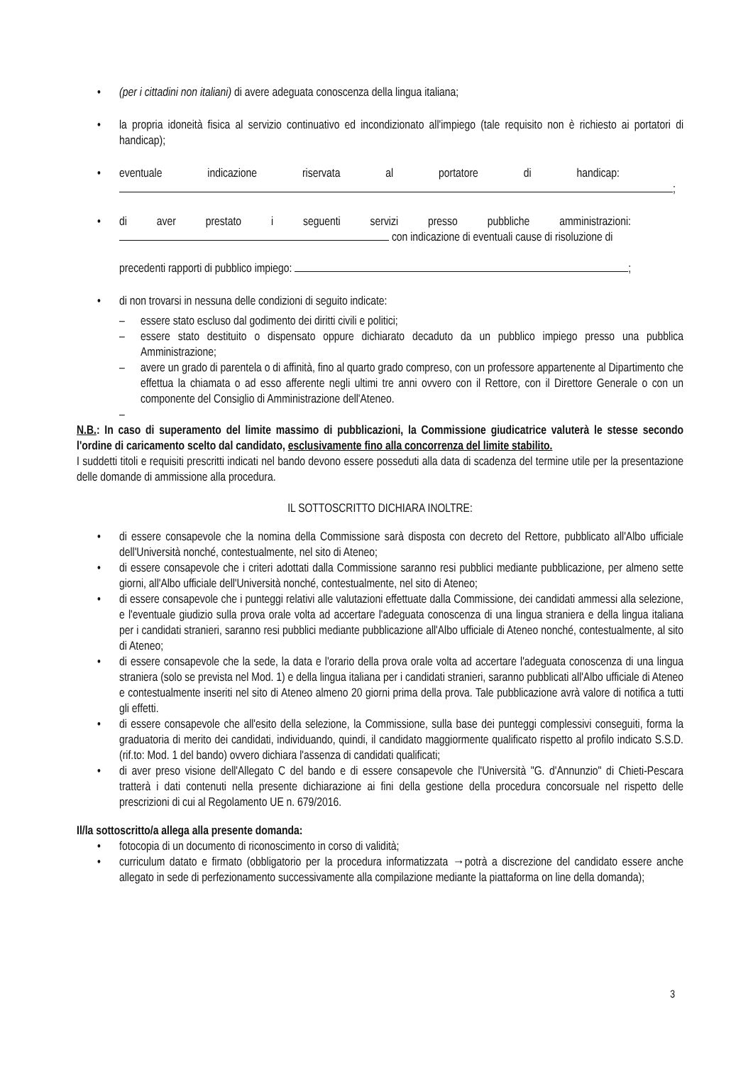• (per i cittadini non italiani) di avere adeguata conoscenza della lingua italiana;
• la propria idoneità fisica al servizio continuativo ed incondizionato all'impiego (tale requisito non è richiesto ai portatori di handicap);
• eventuale indicazione riservata al portatore di handicap:
;
• di aver prestato i seguenti servizi presso pubbliche amministrazioni:
con indicazione di eventuali cause di risoluzione di
precedenti rapporti di pubblico impiego: ;
• di non trovarsi in nessuna delle condizioni di seguito indicate:
– essere stato escluso dal godimento dei diritti civili e politici;
– essere stato destituito o dispensato oppure dichiarato decaduto da un pubblico impiego presso una pubblica Amministrazione;
– avere un grado di parentela o di affinità, fino al quarto grado compreso, con un professore appartenente al Dipartimento che effettua la chiamata o ad esso afferente negli ultimi tre anni ovvero con il Rettore, con il Direttore Generale o con un componente del Consiglio di Amministrazione dell'Ateneo.
–
N.B.: In caso di superamento del limite massimo di pubblicazioni, la Commissione giudicatrice valuterà le stesse secondo l'ordine di caricamento scelto dal candidato, esclusivamente fino alla concorrenza del limite stabilito.
I suddetti titoli e requisiti prescritti indicati nel bando devono essere posseduti alla data di scadenza del termine utile per la presentazione delle domande di ammissione alla procedura.
IL SOTTOSCRITTO DICHIARA INOLTRE:
• di essere consapevole che la nomina della Commissione sarà disposta con decreto del Rettore, pubblicato all'Albo ufficiale dell'Università nonché, contestualmente, nel sito di Ateneo;
• di essere consapevole che i criteri adottati dalla Commissione saranno resi pubblici mediante pubblicazione, per almeno sette giorni, all'Albo ufficiale dell'Università nonché, contestualmente, nel sito di Ateneo;
• di essere consapevole che i punteggi relativi alle valutazioni effettuate dalla Commissione, dei candidati ammessi alla selezione, e l'eventuale giudizio sulla prova orale volta ad accertare l'adeguata conoscenza di una lingua straniera e della lingua italiana per i candidati stranieri, saranno resi pubblici mediante pubblicazione all'Albo ufficiale di Ateneo nonché, contestualmente, al sito di Ateneo;
• di essere consapevole che la sede, la data e l'orario della prova orale volta ad accertare l'adeguata conoscenza di una lingua straniera (solo se prevista nel Mod. 1) e della lingua italiana per i candidati stranieri, saranno pubblicati all'Albo ufficiale di Ateneo e contestualmente inseriti nel sito di Ateneo almeno 20 giorni prima della prova. Tale pubblicazione avrà valore di notifica a tutti gli effetti.
• di essere consapevole che all'esito della selezione, la Commissione, sulla base dei punteggi complessivi conseguiti, forma la graduatoria di merito dei candidati, individuando, quindi, il candidato maggiormente qualificato rispetto al profilo indicato S.S.D. (rif.to: Mod. 1 del bando) ovvero dichiara l'assenza di candidati qualificati;
• di aver preso visione dell'Allegato C del bando e di essere consapevole che l'Università "G. d'Annunzio" di Chieti-Pescara tratterà i dati contenuti nella presente dichiarazione ai fini della gestione della procedura concorsuale nel rispetto delle prescrizioni di cui al Regolamento UE n. 679/2016.
Il/la sottoscritto/a allega alla presente domanda:
• fotocopia di un documento di riconoscimento in corso di validità;
• curriculum datato e firmato (obbligatorio per la procedura informatizzata →potrà a discrezione del candidato essere anche allegato in sede di perfezionamento successivamente alla compilazione mediante la piattaforma on line della domanda);
3